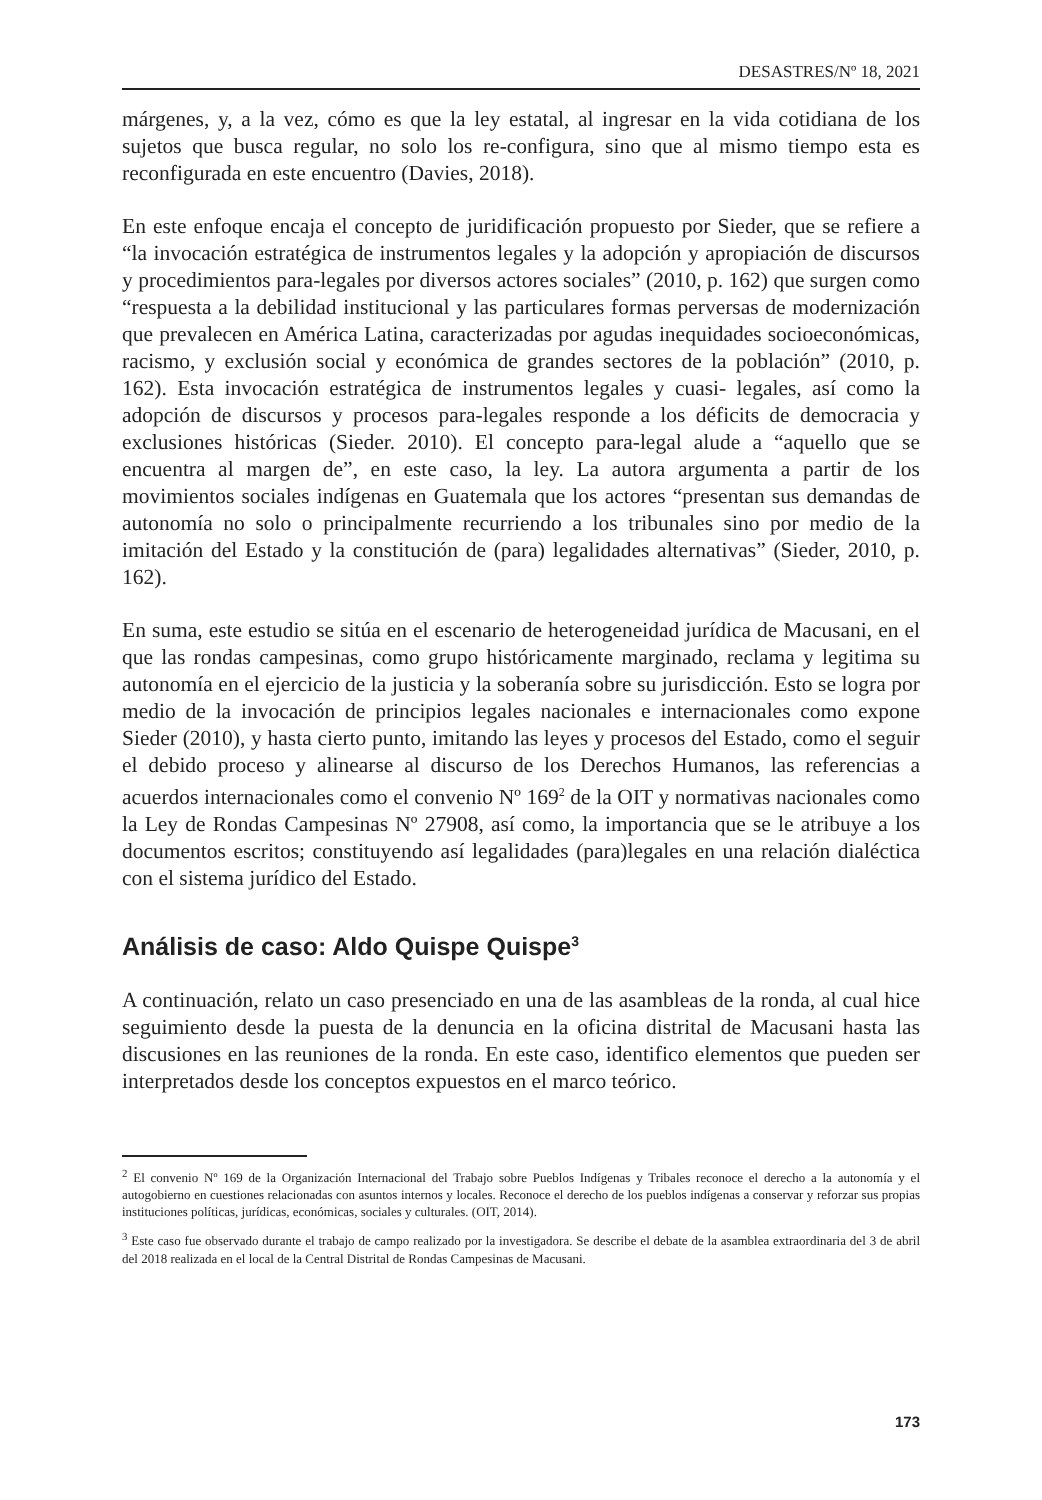DESASTRES/Nº 18, 2021
márgenes, y, a la vez, cómo es que la ley estatal, al ingresar en la vida cotidiana de los sujetos que busca regular, no solo los re-configura, sino que al mismo tiempo esta es reconfigurada en este encuentro (Davies, 2018).
En este enfoque encaja el concepto de juridificación propuesto por Sieder, que se refiere a “la invocación estratégica de instrumentos legales y la adopción y apropiación de discursos y procedimientos para-legales por diversos actores sociales” (2010, p. 162) que surgen como “respuesta a la debilidad institucional y las particulares formas perversas de modernización que prevalecen en América Latina, caracterizadas por agudas inequidades socioeconómicas, racismo, y exclusión social y económica de grandes sectores de la población” (2010, p. 162). Esta invocación estratégica de instrumentos legales y cuasi- legales, así como la adopción de discursos y procesos para-legales responde a los déficits de democracia y exclusiones históricas (Sieder. 2010). El concepto para-legal alude a “aquello que se encuentra al margen de”, en este caso, la ley. La autora argumenta a partir de los movimientos sociales indígenas en Guatemala que los actores “presentan sus demandas de autonomía no solo o principalmente recurriendo a los tribunales sino por medio de la imitación del Estado y la constitución de (para) legalidades alternativas” (Sieder, 2010, p. 162).
En suma, este estudio se sitúa en el escenario de heterogeneidad jurídica de Macusani, en el que las rondas campesinas, como grupo históricamente marginado, reclama y legitima su autonomía en el ejercicio de la justicia y la soberanía sobre su jurisdicción. Esto se logra por medio de la invocación de principios legales nacionales e internacionales como expone Sieder (2010), y hasta cierto punto, imitando las leyes y procesos del Estado, como el seguir el debido proceso y alinearse al discurso de los Derechos Humanos, las referencias a acuerdos internacionales como el convenio Nº 169<sup>2</sup> de la OIT y normativas nacionales como la Ley de Rondas Campesinas Nº 27908, así como, la importancia que se le atribuye a los documentos escritos; constituyendo así legalidades (para)legales en una relación dialéctica con el sistema jurídico del Estado.
Análisis de caso: Aldo Quispe Quispe<sup>3</sup>
A continuación, relato un caso presenciado en una de las asambleas de la ronda, al cual hice seguimiento desde la puesta de la denuncia en la oficina distrital de Macusani hasta las discusiones en las reuniones de la ronda. En este caso, identifico elementos que pueden ser interpretados desde los conceptos expuestos en el marco teórico.
<sup>2</sup> El convenio Nº 169 de la Organización Internacional del Trabajo sobre Pueblos Indígenas y Tribales reconoce el derecho a la autonomía y el autogobierno en cuestiones relacionadas con asuntos internos y locales. Reconoce el derecho de los pueblos indígenas a conservar y reforzar sus propias instituciones políticas, jurídicas, económicas, sociales y culturales. (OIT, 2014).
<sup>3</sup> Este caso fue observado durante el trabajo de campo realizado por la investigadora. Se describe el debate de la asamblea extraordinaria del 3 de abril del 2018 realizada en el local de la Central Distrital de Rondas Campesinas de Macusani.
173